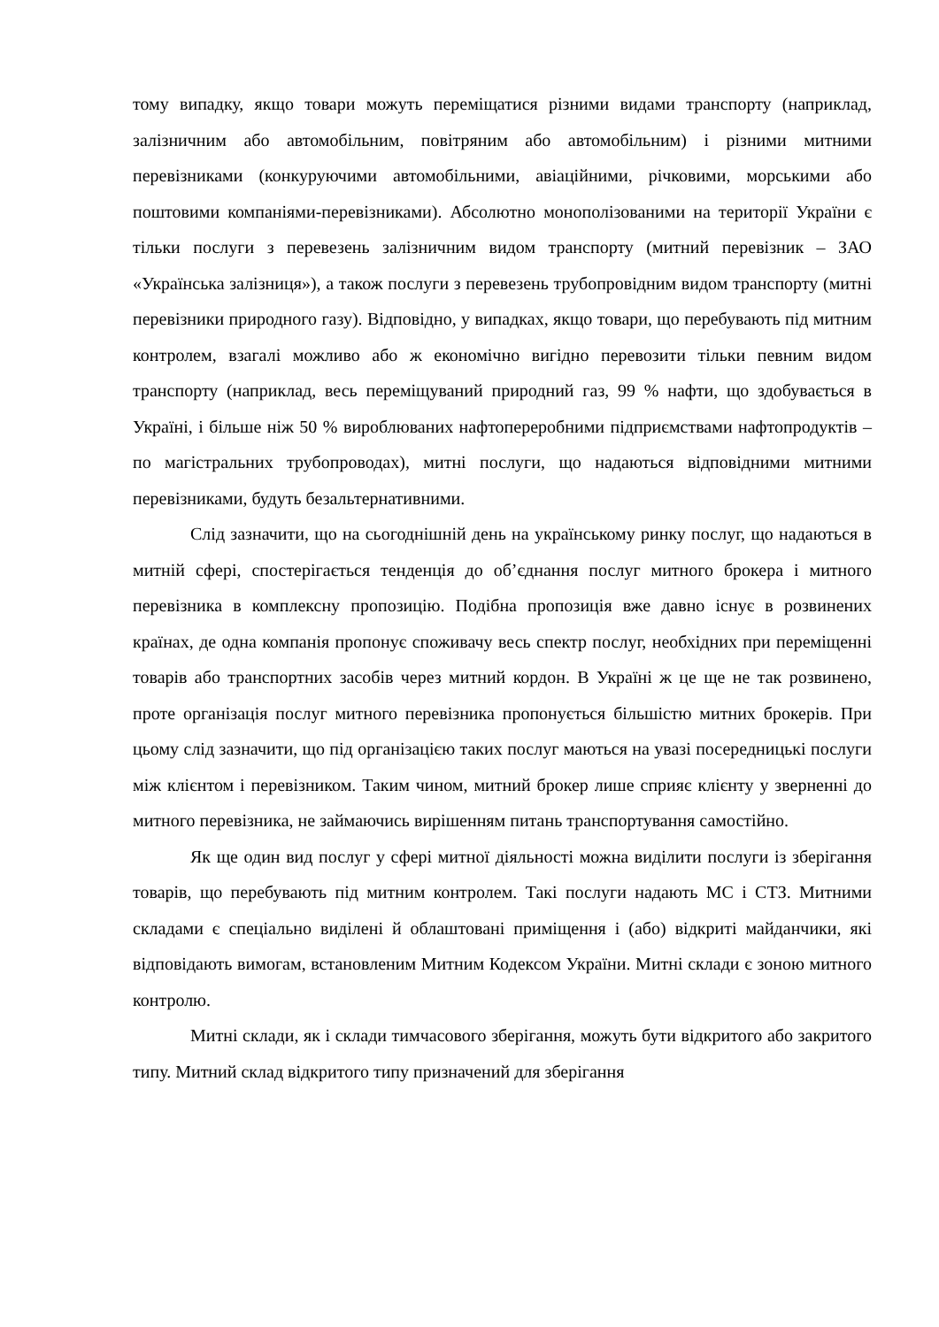тому випадку, якщо товари можуть переміщатися різними видами транспорту (наприклад, залізничним або автомобільним, повітряним або автомобільним) і різними митними перевізниками (конкуруючими автомобільними, авіаційними, річковими, морськими або поштовими компаніями-перевізниками). Абсолютно монополізованими на території України є тільки послуги з перевезень залізничним видом транспорту (митний перевізник – ЗАО «Українська залізниця»), а також послуги з перевезень трубопровідним видом транспорту (митні перевізники природного газу). Відповідно, у випадках, якщо товари, що перебувають під митним контролем, взагалі можливо або ж економічно вигідно перевозити тільки певним видом транспорту (наприклад, весь переміщуваний природний газ, 99 % нафти, що здобувається в Україні, і більше ніж 50 % вироблюваних нафтопереробними підприємствами нафтопродуктів – по магістральних трубопроводах), митні послуги, що надаються відповідними митними перевізниками, будуть безальтернативними.
Слід зазначити, що на сьогоднішній день на українському ринку послуг, що надаються в митній сфері, спостерігається тенденція до об’єднання послуг митного брокера і митного перевізника в комплексну пропозицію. Подібна пропозиція вже давно існує в розвинених країнах, де одна компанія пропонує споживачу весь спектр послуг, необхідних при переміщенні товарів або транспортних засобів через митний кордон. В Україні ж це ще не так розвинено, проте організація послуг митного перевізника пропонується більшістю митних брокерів. При цьому слід зазначити, що під організацією таких послуг маються на увазі посередницькі послуги між клієнтом і перевізником. Таким чином, митний брокер лише сприяє клієнту у зверненні до митного перевізника, не займаючись вирішенням питань транспортування самостійно.
Як ще один вид послуг у сфері митної діяльності можна виділити послуги із зберігання товарів, що перебувають під митним контролем. Такі послуги надають МС і СТЗ. Митними складами є спеціально виділені й облаштовані приміщення і (або) відкриті майданчики, які відповідають вимогам, встановленим Митним Кодексом України. Митні склади є зоною митного контролю.
Митні склади, як і склади тимчасового зберігання, можуть бути відкритого або закритого типу. Митний склад відкритого типу призначений для зберігання